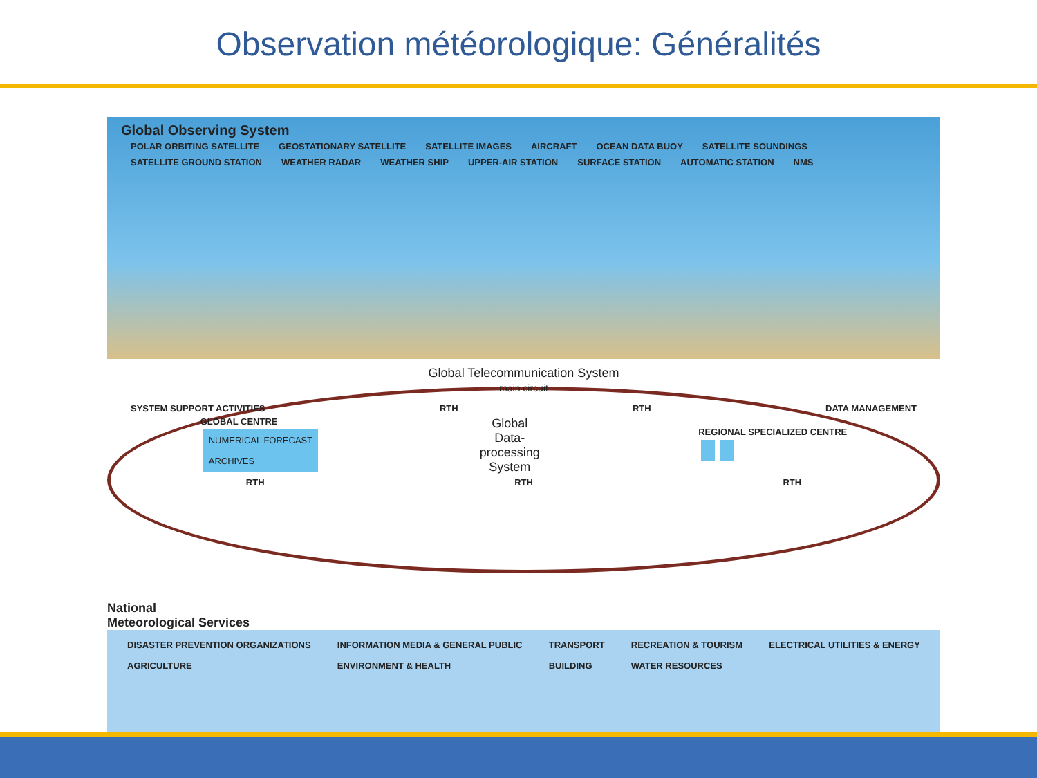Observation météorologique: Généralités
Global Observing System
POLAR ORBITING SATELLITE GEOSTATIONARY SATELLITE SATELLITE IMAGES AIRCRAFT OCEAN DATA BUOY SATELLITE SOUNDINGS SATELLITE GROUND STATION WEATHER RADAR WEATHER SHIP UPPER-AIR STATION SURFACE STATION AUTOMATIC STATION NMS
Global Telecommunication System
main circuit
SYSTEM SUPPORT ACTIVITIES RTH RTH DATA MANAGEMENT
GLOBAL CENTRE
NUMERICAL FORECAST
ARCHIVES
Global
Data-
processing
System
REGIONAL SPECIALIZED CENTRE
RTH RTH RTH
National
Meteorological Services
DISASTER PREVENTION ORGANIZATIONS
AGRICULTURE INFORMATION MEDIA & GENERAL PUBLIC
ENVIRONMENT & HEALTH TRANSPORT
BUILDING RECREATION & TOURISM
WATER RESOURCES ELECTRICAL UTILITIES & ENERGY